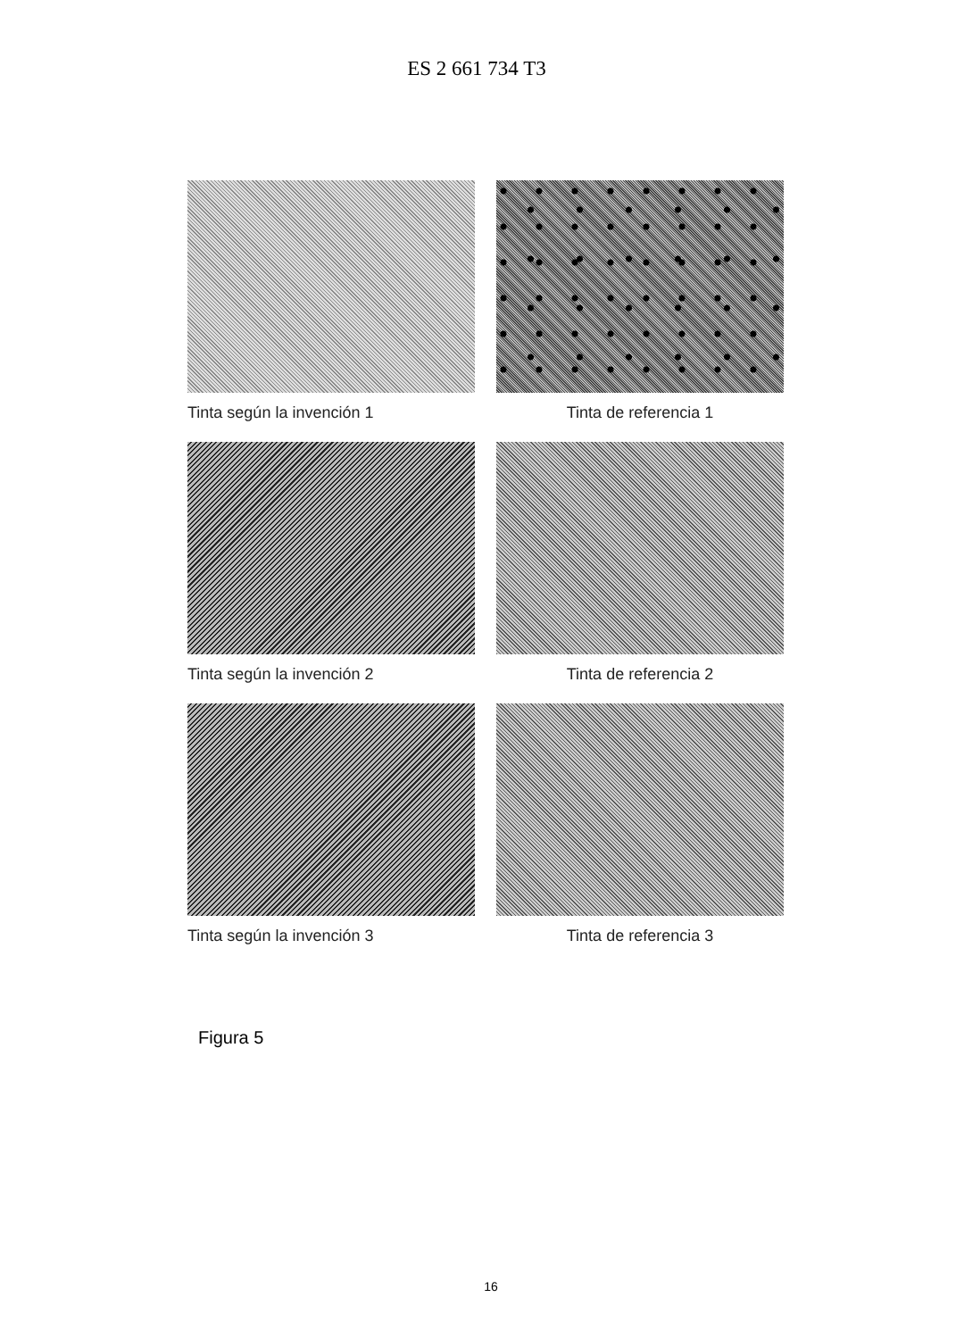ES 2 661 734 T3
Tinta según la invención 1
Tinta de referencia 1
Tinta según la invención 2
Tinta de referencia 2
Tinta según la invención 3
Tinta de referencia 3
Figura 5
16